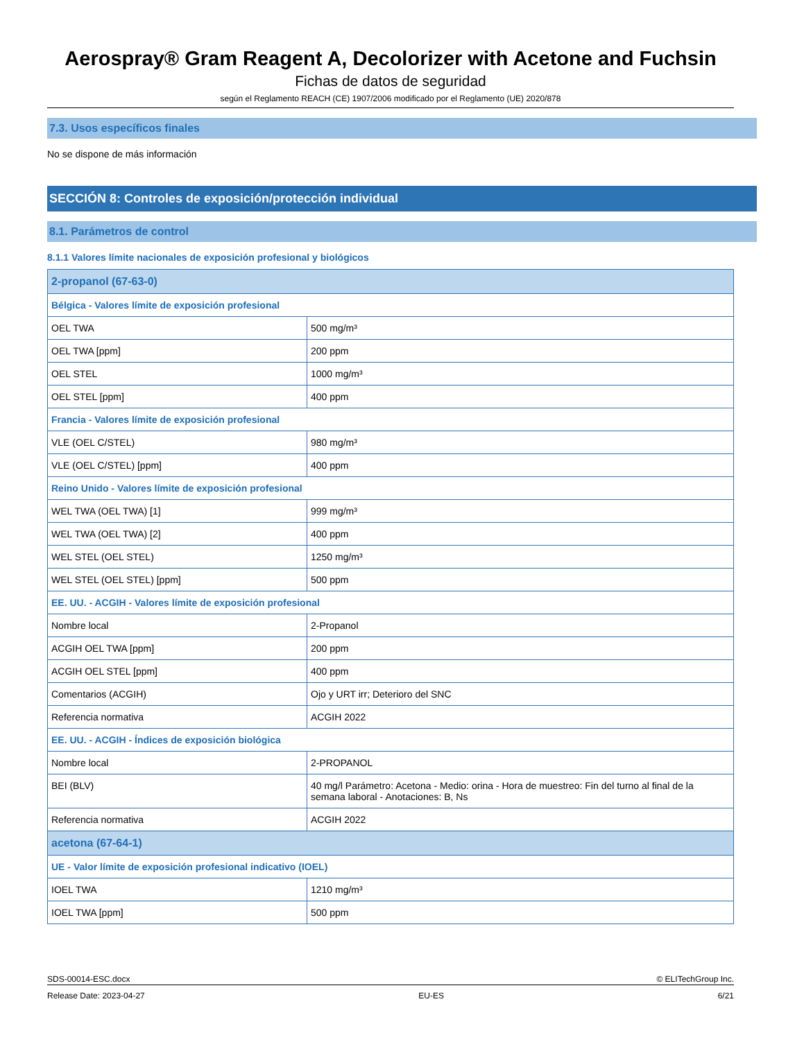Aerospray® Gram Reagent A, Decolorizer with Acetone and Fuchsin
Fichas de datos de seguridad
según el Reglamento REACH (CE) 1907/2006 modificado por el Reglamento (UE) 2020/878
7.3. Usos específicos finales
No se dispone de más información
SECCIÓN 8: Controles de exposición/protección individual
8.1. Parámetros de control
8.1.1 Valores límite nacionales de exposición profesional y biológicos
| 2-propanol (67-63-0) | |
| Bélgica - Valores límite de exposición profesional | |
| OEL TWA | 500 mg/m³ |
| OEL TWA [ppm] | 200 ppm |
| OEL STEL | 1000 mg/m³ |
| OEL STEL [ppm] | 400 ppm |
| Francia - Valores límite de exposición profesional | |
| VLE (OEL C/STEL) | 980 mg/m³ |
| VLE (OEL C/STEL) [ppm] | 400 ppm |
| Reino Unido - Valores límite de exposición profesional | |
| WEL TWA (OEL TWA) [1] | 999 mg/m³ |
| WEL TWA (OEL TWA) [2] | 400 ppm |
| WEL STEL (OEL STEL) | 1250 mg/m³ |
| WEL STEL (OEL STEL) [ppm] | 500 ppm |
| EE. UU. - ACGIH - Valores límite de exposición profesional | |
| Nombre local | 2-Propanol |
| ACGIH OEL TWA [ppm] | 200 ppm |
| ACGIH OEL STEL [ppm] | 400 ppm |
| Comentarios (ACGIH) | Ojo y URT irr; Deterioro del SNC |
| Referencia normativa | ACGIH 2022 |
| EE. UU. - ACGIH - Índices de exposición biológica | |
| Nombre local | 2-PROPANOL |
| BEI (BLV) | 40 mg/l Parámetro: Acetona - Medio: orina - Hora de muestreo: Fin del turno al final de la semana laboral - Anotaciones: B, Ns |
| Referencia normativa | ACGIH 2022 |
| acetona (67-64-1) | |
| UE - Valor límite de exposición profesional indicativo (IOEL) | |
| IOEL TWA | 1210 mg/m³ |
| IOEL TWA [ppm] | 500 ppm |
SDS-00014-ESC.docx © ELITechGroup Inc.
Release Date: 2023-04-27 EU-ES 6/21